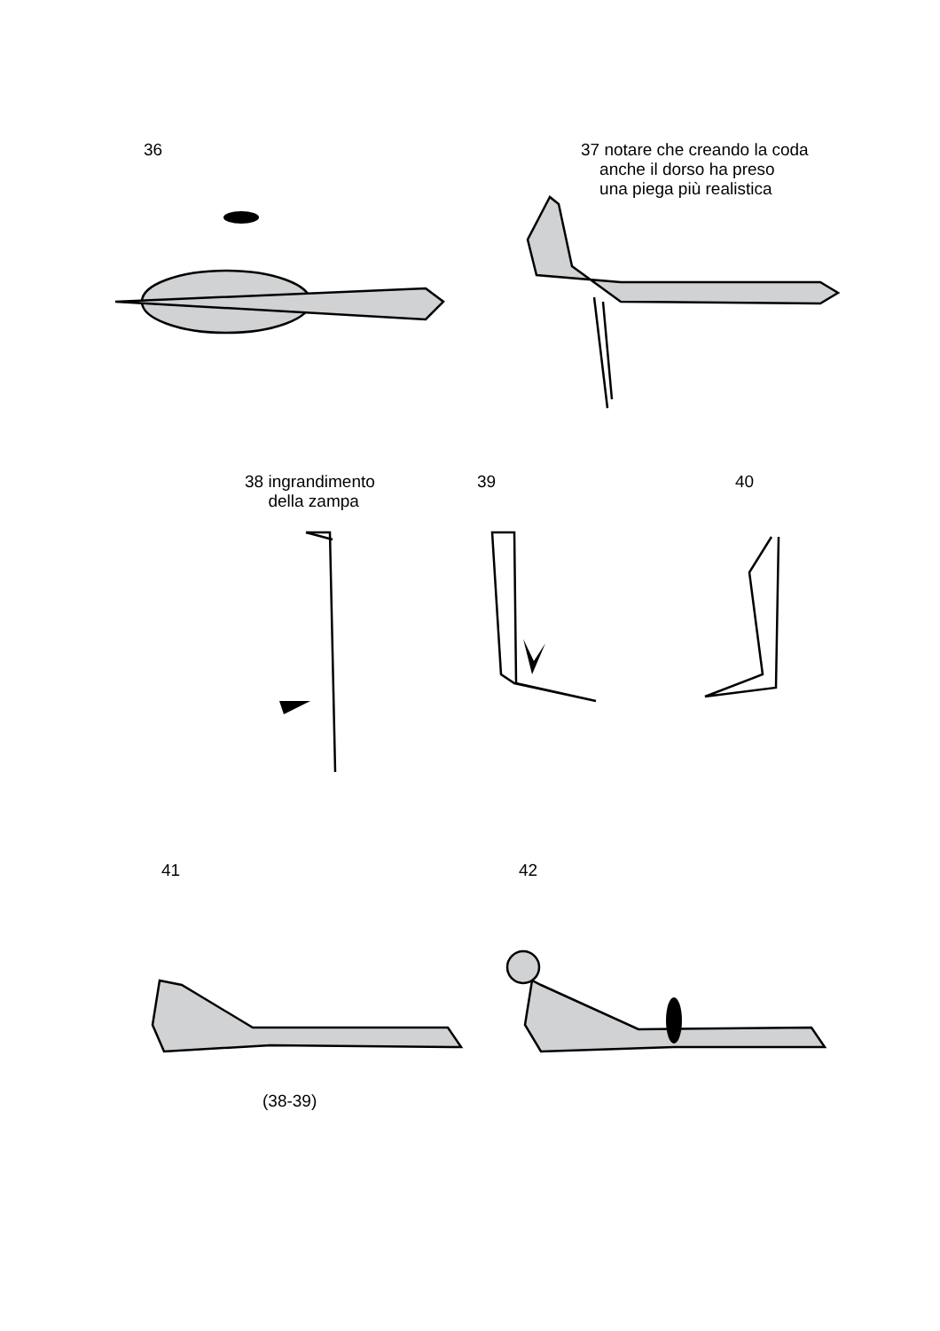36
37 notare che creando la coda
anche il dorso ha preso
una piega più realistica
38 ingrandimento
della zampa
39 40
41 42
(38-39)